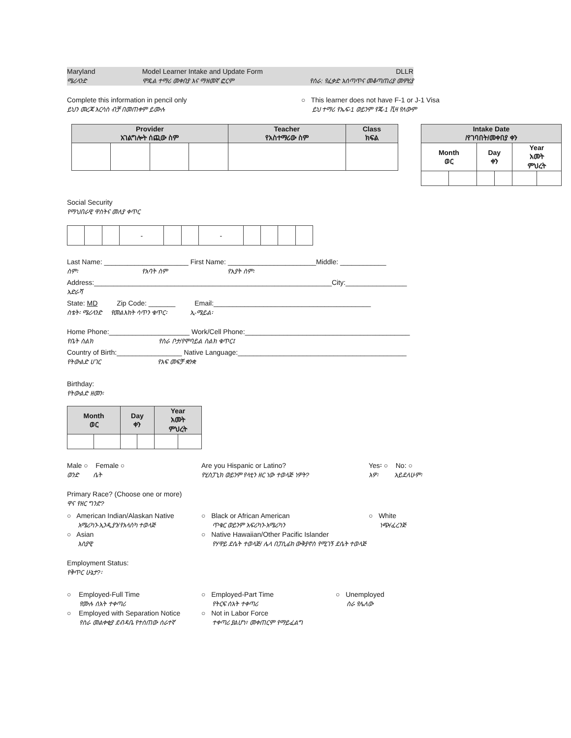Maryland
ሜሪላንድ
Model Learner Intake and Update Form
ሞዴል ተማሪ መቀበያ እና ማዘመኛ ፎርም
DLLR
የሰራ: የፈቃድ አሰጣጥና መቆጣጠሪያ መምሪያ
Complete this information in pencil only
ይህን መረጃ እርሳስ ብቻ በመጠቀም ይሙሉ
○ This learner does not have F-1 or J-1 Visa
ይህ ተማሪ የኤፍ-1 ወይንም የጄ-1 ቪዛ የለውም
| Provider አገልግሎት ሰጪው ስም | | | | Teacher የአስተማሪው ስም | Class ክፍል |
| --- | --- | --- | --- | --- | --- |
| Intake Date /የገባበት/መቀበያ ቀን | | | | | |
| --- | --- | --- | --- | --- | --- |
| Month ወር | | Day ቀን | | Year አመት ምህረት | |
Social Security
የማህበራዊ ዋስትና መለያ ቀጥር
| | | | - | | | - | | | | |
Last Name: ______________________ First Name: _______________________Middle: ____________
ስም፡ የአባት ስም የአያት ስም፡
Address:______________________________________________________________City:________________
አድራሻ
State: MD Zip Code: _______ Email:_________________________________________
ስቴት፡ ሜሪላንድ የመልእክት ሳጥን ቁጥር፡ ኢ-ሜይል፡
Home Phone:_____________________ Work/Cell Phone:___________________________________________
የቤት ስልክ የስራ ቦታ/የሞባይል ስልክ ቁጥር፤
Country of Birth:_________________ Native Language:____________________________________________
የትውልድ ሀገር የአፍ መፍቻ ቋንቋ
Birthday:
የትውልድ ዘመን፡
| Month ወር | | Day ቀን | | Year አመት ምህረት | |
| --- | --- | --- | --- | --- | --- |
Male ○ Female ○
ወንድ ሴት
Are you Hispanic or Latino?
የሂስፓኒክ ወይንም የላቲን ዘር ነው ተወላጅ ነዎት?
Yes፡ ○ No: ○
አዎ፡ አይደለሁም፡
Primary Race? (Choose one or more)
ዋና የዘር ግንድ?
○ American Indian/Alaskan Native
አሜሪካን-ኢንዲያን/የአላስካ ተወላጅ
○ Asian
እስያዊ
○ Black or African American
ጥቁር ወይንም አፍሪካን-አሜሪካን
○ White
ነጭ/ፈረንጅ
○ Native Hawaiian/Other Pacific Islander
የሃዋይ ደሴት ተወላጅ/ ሌላ በፓሲፊክ ውቅያኖስ የሚገኝ ደሴት ተወላጅ
Employment Status:
የቅጥር ሁኔታ?፡
○ Employed-Full Time
የሙሉ ሰአት ተቀጣሪ
○ Employed with Separation Notice
የስራ መልቀቂያ ደብዳቤ የተሰጠው ሰራተኛ
○ Employed-Part Time
የትርፍ ሰአት ተቀጣሪ
○ Not in Labor Force
ተቀጣሪ ያልሆነ፣ መቀጠርም የማይፈልግ
○ Unemployed
ስራ የሌለው